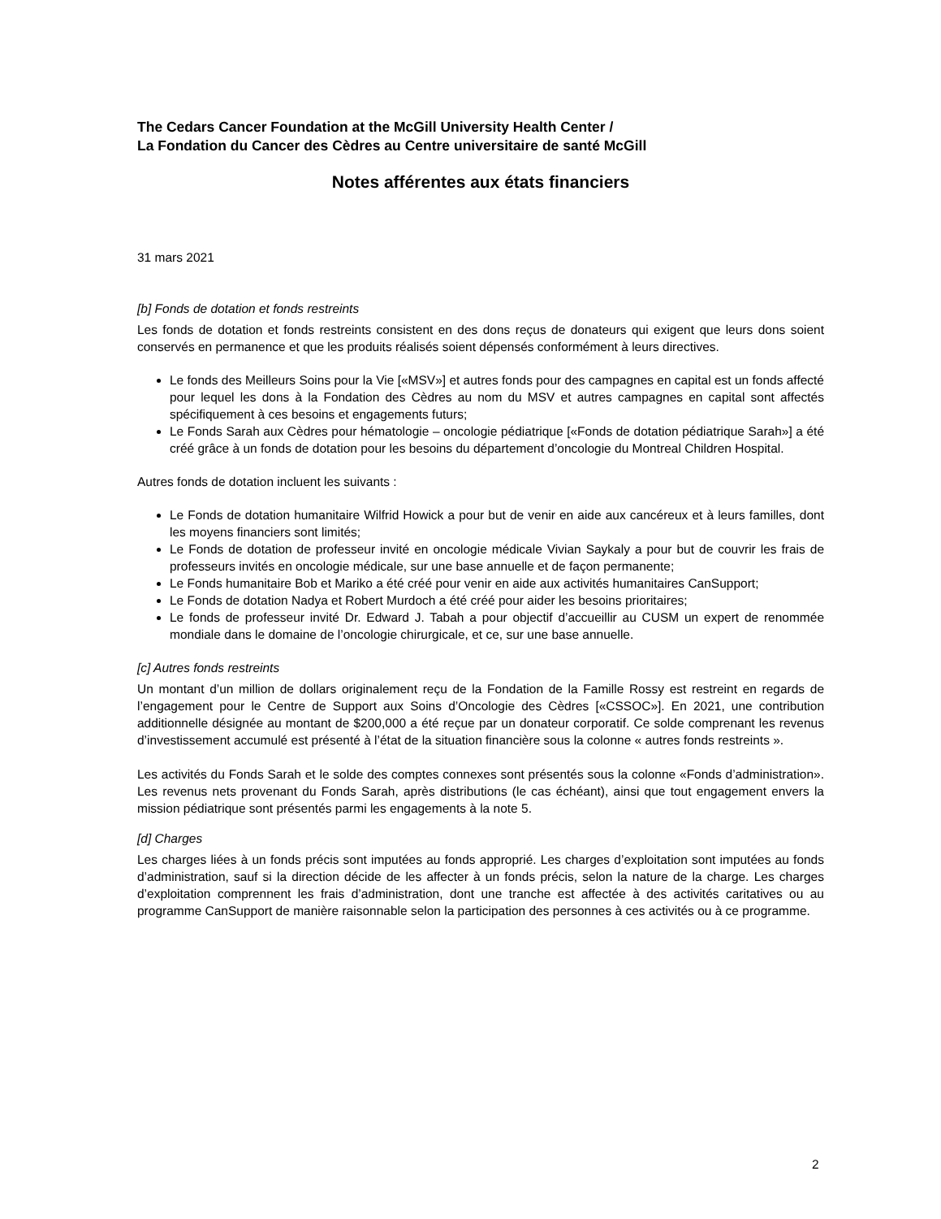The Cedars Cancer Foundation at the McGill University Health Center /
La Fondation du Cancer des Cèdres au Centre universitaire de santé McGill
Notes afférentes aux états financiers
31 mars 2021
[b] Fonds de dotation et fonds restreints
Les fonds de dotation et fonds restreints consistent en des dons reçus de donateurs qui exigent que leurs dons soient conservés en permanence et que les produits réalisés soient dépensés conformément à leurs directives.
Le fonds des Meilleurs Soins pour la Vie [«MSV»] et autres fonds pour des campagnes en capital est un fonds affecté pour lequel les dons à la Fondation des Cèdres au nom du MSV et autres campagnes en capital sont affectés spécifiquement à ces besoins et engagements futurs;
Le Fonds Sarah aux Cèdres pour hématologie – oncologie pédiatrique [«Fonds de dotation pédiatrique Sarah»] a été créé grâce à un fonds de dotation pour les besoins du département d’oncologie du Montreal Children Hospital.
Autres fonds de dotation incluent les suivants :
Le Fonds de dotation humanitaire Wilfrid Howick a pour but de venir en aide aux cancéreux et à leurs familles, dont les moyens financiers sont limités;
Le Fonds de dotation de professeur invité en oncologie médicale Vivian Saykaly a pour but de couvrir les frais de professeurs invités en oncologie médicale, sur une base annuelle et de façon permanente;
Le Fonds humanitaire Bob et Mariko a été créé pour venir en aide aux activités humanitaires CanSupport;
Le Fonds de dotation Nadya et Robert Murdoch a été créé pour aider les besoins prioritaires;
Le fonds de professeur invité Dr. Edward J. Tabah a pour objectif d’accueillir au CUSM un expert de renommée mondiale dans le domaine de l’oncologie chirurgicale, et ce, sur une base annuelle.
[c] Autres fonds restreints
Un montant d’un million de dollars originalement reçu de la Fondation de la Famille Rossy est restreint en regards de l’engagement pour le Centre de Support aux Soins d’Oncologie des Cèdres [«CSSOC»]. En 2021, une contribution additionnelle désignée au montant de $200,000 a été reçue par un donateur corporatif. Ce solde comprenant les revenus d’investissement accumulé est présenté à l’état de la situation financière sous la colonne « autres fonds restreints ».
Les activités du Fonds Sarah et le solde des comptes connexes sont présentés sous la colonne «Fonds d’administration». Les revenus nets provenant du Fonds Sarah, après distributions (le cas échéant), ainsi que tout engagement envers la mission pédiatrique sont présentés parmi les engagements à la note 5.
[d] Charges
Les charges liées à un fonds précis sont imputées au fonds approprié. Les charges d’exploitation sont imputées au fonds d’administration, sauf si la direction décide de les affecter à un fonds précis, selon la nature de la charge. Les charges d’exploitation comprennent les frais d’administration, dont une tranche est affectée à des activités caritatives ou au programme CanSupport de manière raisonnable selon la participation des personnes à ces activités ou à ce programme.
2